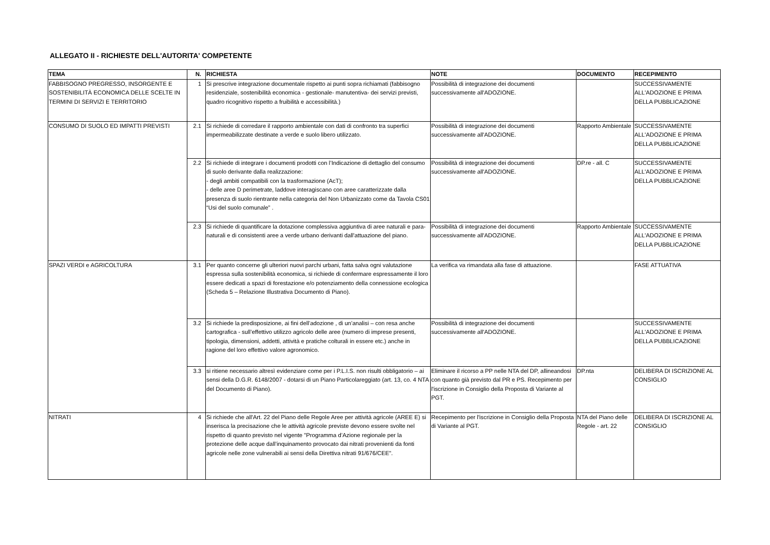ALLEGATO II - RICHIESTE DELL'AUTORITA' COMPETENTE
| TEMA | N. | RICHIESTA | NOTE | DOCUMENTO | RECEPIMENTO |
| --- | --- | --- | --- | --- | --- |
| FABBISOGNO PREGRESSO, INSORGENTE E SOSTENIBILITÀ ECONOMICA DELLE SCELTE IN TERMINI DI SERVIZI E TERRITORIO | 1 | Si prescrive integrazione documentale rispetto ai punti sopra richiamati (fabbisogno residenziale, sostenibilità economica - gestionale- manutentiva- dei servizi previsti, quadro ricognitivo rispetto a fruibilità e accessibilità.) | Possibilità di integrazione dei documenti successivamente all'ADOZIONE. | | SUCCESSIVAMENTE ALL'ADOZIONE E PRIMA DELLA PUBBLICAZIONE |
| CONSUMO DI SUOLO ED IMPATTI PREVISTI | 2.1 | Si richiede di corredare il rapporto ambientale con dati di confronto tra superfici impermeabilizzate destinate a verde e suolo libero utilizzato. | Possibilità di integrazione dei documenti successivamente all'ADOZIONE. | Rapporto Ambientale | SUCCESSIVAMENTE ALL'ADOZIONE E PRIMA DELLA PUBBLICAZIONE |
| | 2.2 | Si richiede di integrare i documenti prodotti con l’Indicazione di dettaglio del consumo di suolo derivante dalla realizzazione: - degli ambiti compatibili con la trasformazione (AcT); - delle aree D perimetrate, laddove interagiscano con aree caratterizzate dalla presenza di suolo rientrante nella categoria del Non Urbanizzato come da Tavola CS01 “Usi del suolo comunale” . | Possibilità di integrazione dei documenti successivamente all'ADOZIONE. | DP.re - all. C | SUCCESSIVAMENTE ALL'ADOZIONE E PRIMA DELLA PUBBLICAZIONE |
| | 2.3 | Si richiede di quantificare la dotazione complessiva aggiuntiva di aree naturali e para-naturali e di consistenti aree a verde urbano derivanti dall'attuazione del piano. | Possibilità di integrazione dei documenti successivamente all'ADOZIONE. | Rapporto Ambientale | SUCCESSIVAMENTE ALL'ADOZIONE E PRIMA DELLA PUBBLICAZIONE |
| SPAZI VERDI e AGRICOLTURA | 3.1 | Per quanto concerne gli ulteriori nuovi parchi urbani, fatta salva ogni valutazione espressa sulla sostenibilità economica, si richiede di confermare espressamente il loro essere dedicati a spazi di forestazione e/o potenziamento della connessione ecologica (Scheda 5 – Relazione Illustrativa Documento di Piano). | La verifica va rimandata alla fase di attuazione. | | FASE ATTUATIVA |
| | 3.2 | Si richiede la predisposizione, ai fini dell’adozione , di un’analisi – con resa anche cartografica - sull’effettivo utilizzo agricolo delle aree (numero di imprese presenti, tipologia, dimensioni, addetti, attività e pratiche colturali in essere etc.) anche in ragione del loro effettivo valore agronomico. | Possibilità di integrazione dei documenti successivamente all'ADOZIONE. | | SUCCESSIVAMENTE ALL'ADOZIONE E PRIMA DELLA PUBBLICAZIONE |
| | 3.3 | si ritiene necessario altresì evidenziare come per i P.L.I.S. non risulti obbligatorio – ai sensi della D.G.R. 6148/2007 - dotarsi di un Piano Particolareggiato (art. 13, co. 4 NTA del Documento di Piano). | Eliminare il ricorso a PP nelle NTA del DP, allineandosi con quanto già previsto dal PR e PS. Recepimento per l'iscrizione in Consiglio della Proposta di Variante al PGT. | DP.nta | DELIBERA DI ISCRIZIONE AL CONSIGLIO |
| NITRATI | 4 | Si richiede che all'Art. 22 del Piano delle Regole Aree per attività agricole (AREE E) si inserisca la precisazione che le attività agricole previste devono essere svolte nel rispetto di quanto previsto nel vigente "Programma d’Azione regionale per la protezione delle acque dall’inquinamento provocato dai nitrati provenienti da fonti agricole nelle zone vulnerabili ai sensi della Direttiva nitrati 91/676/CEE". | Recepimento per l'iscrizione in Consiglio della Proposta di Variante al PGT. | NTA del Piano delle Regole - art. 22 | DELIBERA DI ISCRIZIONE AL CONSIGLIO |